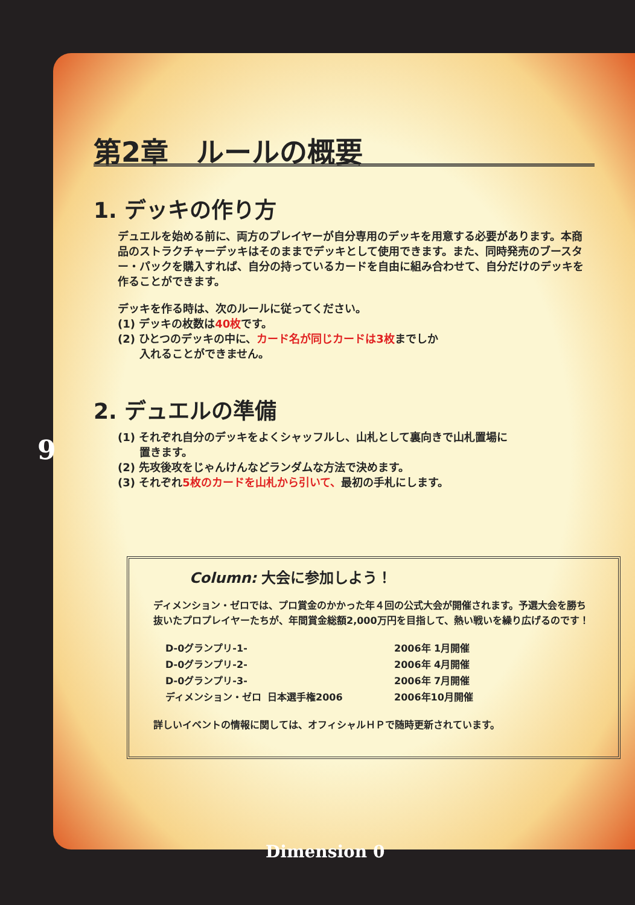9
第2章　ルールの概要
1. デッキの作り方
デュエルを始める前に、両方のプレイヤーが自分専用のデッキを用意する必要があります。本商品のストラクチャーデッキはそのままでデッキとして使用できます。また、同時発売のブースター・パックを購入すれば、自分の持っているカードを自由に組み合わせて、自分だけのデッキを作ることができます。
デッキを作る時は、次のルールに従ってください。
(1) デッキの枚数は40枚です。
(2) ひとつのデッキの中に、カード名が同じカードは3枚までしか
　　入れることができません。
2. デュエルの準備
(1) それぞれ自分のデッキをよくシャッフルし、山札として裏向きで山札置場に
　　置きます。
(2) 先攻後攻をじゃんけんなどランダムな方法で決めます。
(3) それぞれ5枚のカードを山札から引いて、最初の手札にします。
Column: 大会に参加しよう！
ディメンション・ゼロでは、プロ賞金のかかった年４回の公式大会が開催されます。予選大会を勝ち抜いたプロプレイヤーたちが、年間賞金総額2,000万円を目指して、熱い戦いを繰り広げるのです！
| D-0グランプリ-1- | | 2006年 1月開催 |
| D-0グランプリ-2- | | 2006年 4月開催 |
| D-0グランプリ-3- | | 2006年 7月開催 |
| ディメンション・ゼロ | 日本選手権2006 | 2006年10月開催 |
詳しいイベントの情報に関しては、オフィシャルＨＰで随時更新されています。
Dimension 0